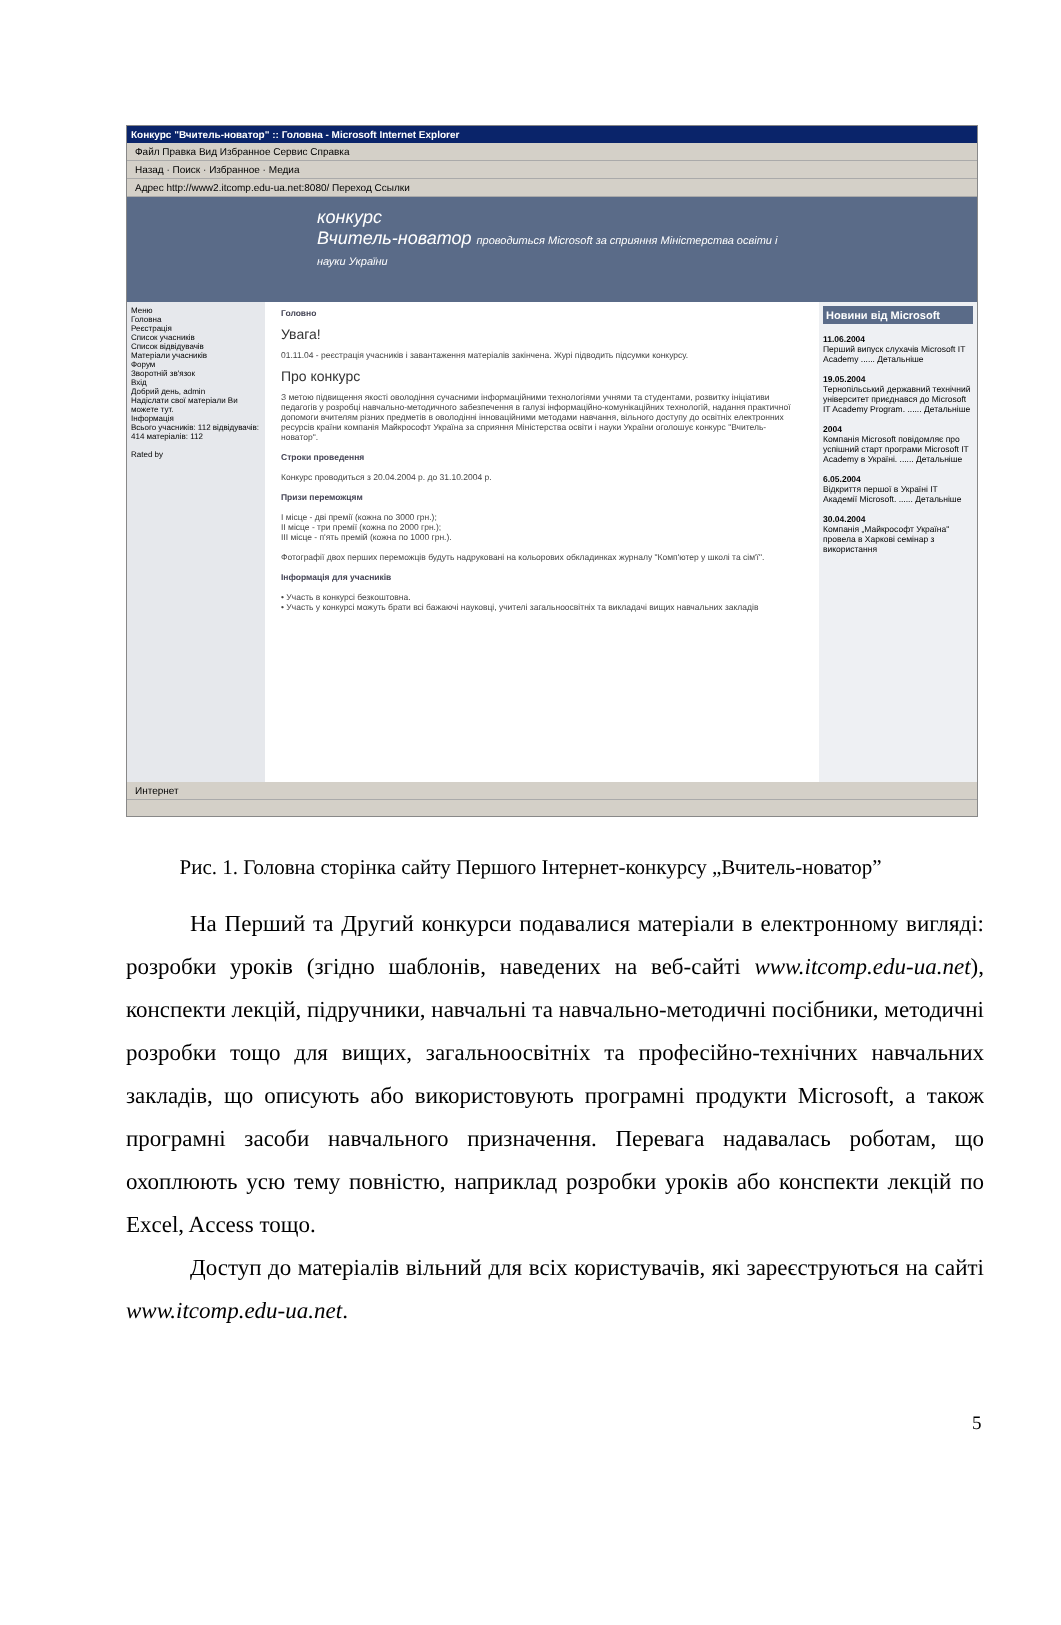Конкурс "Вчитель-новатор" :: Головна - Microsoft Internet Explorer
Файл Правка Вид Избранное Сервис Справка
Назад · Поиск · Избранное · Медиа
Адрес http://www2.itcomp.edu-ua.net:8080/ Переход Ссылки
конкурс
Вчитель-новатор проводиться Microsoft за сприяння Міністерства освіти і науки України
Меню
Головна
Реєстрація
Список учасників
Список відвідувачів
Матеріали учасників
Форум
Зворотній зв'язок
Вхід
Добрий день, admin
Надіслати свої матеріали Ви можете тут.
Інформація
Всього учасників: 112 відвідувачів: 414 матеріалів: 112
Rated by
Головно
Увага!
01.11.04 - реєстрація учасників і завантаження матеріалів закінчена. Журі підводить підсумки конкурсу.
Про конкурс
З метою підвищення якості оволодіння сучасними інформаційними технологіями учнями та студентами, розвитку ініціативи педагогів у розробці навчально-методичного забезпечення в галузі інформаційно-комунікаційних технологій, надання практичної допомоги вчителям різних предметів в оволодінні інноваційними методами навчання, вільного доступу до освітніх електронних ресурсів країни компанія Майкрософт Україна за сприяння Міністерства освіти і науки України оголошує конкурс "Вчитель-новатор".
Строки проведення
Конкурс проводиться з 20.04.2004 р. до 31.10.2004 р.
Призи переможцям
I місце - дві премії (кожна по 3000 грн.);
II місце - три премії (кожна по 2000 грн.);
III місце - п'ять премій (кожна по 1000 грн.).
Фотографії двох перших переможців будуть надруковані на кольорових обкладинках журналу "Комп'ютер у школі та сім'ї".
Інформація для учасників
• Участь в конкурсі безкоштовна.
• Участь у конкурсі можуть брати всі бажаючі науковці, учителі загальноосвітніх та викладачі вищих навчальних закладів
Новини від Microsoft
11.06.2004
Перший випуск слухачів Microsoft IT Academy ...... Детальніше
19.05.2004
Тернопільський державний технічний університет приєднався до Microsoft IT Academy Program. ...... Детальніше
2004
Компанія Microsoft повідомляє про успішний старт програми Microsoft IT Academy в Україні. ...... Детальніше
6.05.2004
Відкриття першої в Україні IT Академії Microsoft. ...... Детальніше
30.04.2004
Компанія „Майкрософт Україна" провела в Харкові семінар з використання
Интернет
Рис. 1. Головна сторінка сайту Першого Інтернет-конкурсу „Вчитель-новатор”
На Перший та Другий конкурси подавалися матеріали в електронному вигляді: розробки уроків (згідно шаблонів, наведених на веб-сайті www.itcomp.edu-ua.net), конспекти лекцій, підручники, навчальні та навчально-методичні посібники, методичні розробки тощо для вищих, загальноосвітніх та професійно-технічних навчальних закладів, що описують або використовують програмні продукти Microsoft, а також програмні засоби навчального призначення. Перевага надавалась роботам, що охоплюють усю тему повністю, наприклад розробки уроків або конспекти лекцій по Excel, Access тощо.
Доступ до матеріалів вільний для всіх користувачів, які зареєструються на сайті www.itcomp.edu-ua.net.
5